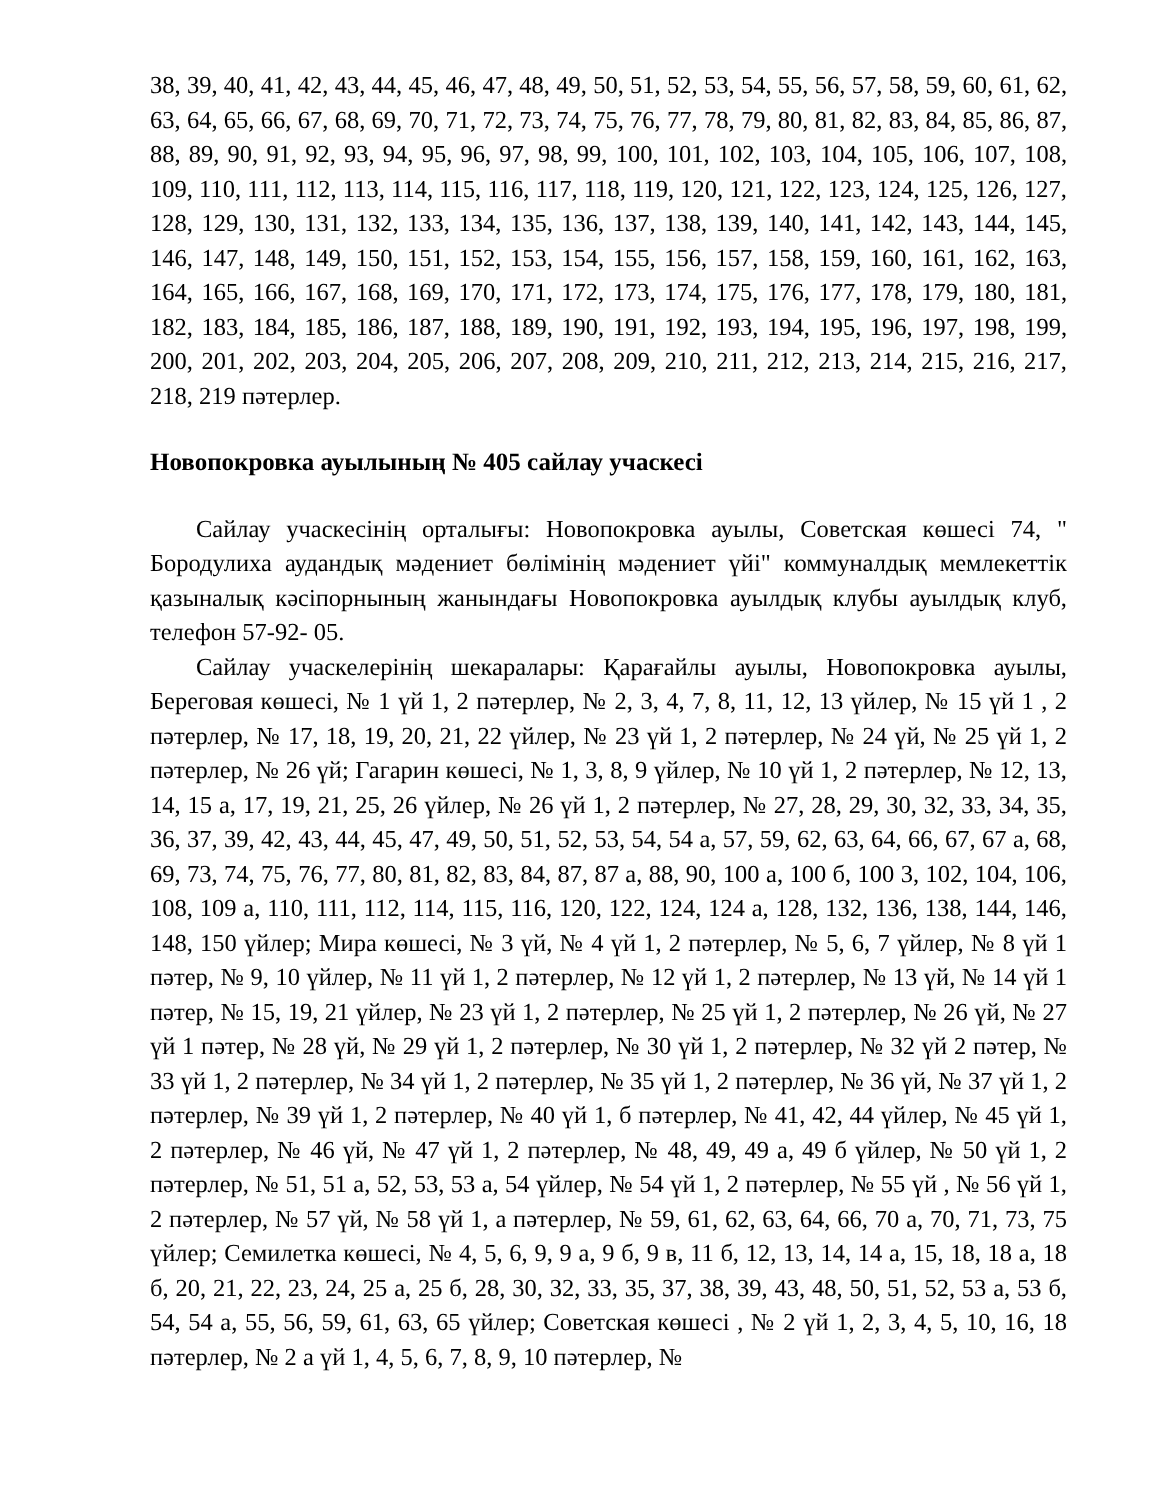38, 39, 40, 41, 42, 43, 44, 45, 46, 47, 48, 49, 50, 51, 52, 53, 54, 55, 56, 57, 58, 59, 60, 61, 62, 63, 64, 65, 66, 67, 68, 69, 70, 71, 72, 73, 74, 75, 76, 77, 78, 79, 80, 81, 82, 83, 84, 85, 86, 87, 88, 89, 90, 91, 92, 93, 94, 95, 96, 97, 98, 99, 100, 101, 102, 103, 104, 105, 106, 107, 108, 109, 110, 111, 112, 113, 114, 115, 116, 117, 118, 119, 120, 121, 122, 123, 124, 125, 126, 127, 128, 129, 130, 131, 132, 133, 134, 135, 136, 137, 138, 139, 140, 141, 142, 143, 144, 145, 146, 147, 148, 149, 150, 151, 152, 153, 154, 155, 156, 157, 158, 159, 160, 161, 162, 163, 164, 165, 166, 167, 168, 169, 170, 171, 172, 173, 174, 175, 176, 177, 178, 179, 180, 181, 182, 183, 184, 185, 186, 187, 188, 189, 190, 191, 192, 193, 194, 195, 196, 197, 198, 199, 200, 201, 202, 203, 204, 205, 206, 207, 208, 209, 210, 211, 212, 213, 214, 215, 216, 217, 218, 219 пәтерлер.
Новопокровка ауылының № 405 сайлау учаскесі
Сайлау учаскесінің орталығы: Новопокровка ауылы, Советская көшесі 74, " Бородулиха аудандық мәдениет бөлімінің мәдениет үйі" коммуналдық мемлекеттік қазыналық кәсіпорнының жанындағы Новопокровка ауылдық клубы ауылдық клуб, телефон 57-92- 05.
Сайлау учаскелерінің шекаралары: Қарағайлы ауылы, Новопокровка ауылы, Береговая көшесі, № 1 үй 1, 2 пәтерлер, № 2, 3, 4, 7, 8, 11, 12, 13 үйлер, № 15 үй 1 , 2 пәтерлер, № 17, 18, 19, 20, 21, 22 үйлер, № 23 үй 1, 2 пәтерлер, № 24 үй, № 25 үй 1, 2 пәтерлер, № 26 үй; Гагарин көшесі, № 1, 3, 8, 9 үйлер, № 10 үй 1, 2 пәтерлер, № 12, 13, 14, 15 а, 17, 19, 21, 25, 26 үйлер, № 26 үй 1, 2 пәтерлер, № 27, 28, 29, 30, 32, 33, 34, 35, 36, 37, 39, 42, 43, 44, 45, 47, 49, 50, 51, 52, 53, 54, 54 а, 57, 59, 62, 63, 64, 66, 67, 67 а, 68, 69, 73, 74, 75, 76, 77, 80, 81, 82, 83, 84, 87, 87 а, 88, 90, 100 а, 100 б, 100 3, 102, 104, 106, 108, 109 а, 110, 111, 112, 114, 115, 116, 120, 122, 124, 124 а, 128, 132, 136, 138, 144, 146, 148, 150 үйлер; Мира көшесі, № 3 үй, № 4 үй 1, 2 пәтерлер, № 5, 6, 7 үйлер, № 8 үй 1 пәтер, № 9, 10 үйлер, № 11 үй 1, 2 пәтерлер, № 12 үй 1, 2 пәтерлер, № 13 үй, № 14 үй 1 пәтер, № 15, 19, 21 үйлер, № 23 үй 1, 2 пәтерлер, № 25 үй 1, 2 пәтерлер, № 26 үй, № 27 үй 1 пәтер, № 28 үй, № 29 үй 1, 2 пәтерлер, № 30 үй 1, 2 пәтерлер, № 32 үй 2 пәтер, № 33 үй 1, 2 пәтерлер, № 34 үй 1, 2 пәтерлер, № 35 үй 1, 2 пәтерлер, № 36 үй, № 37 үй 1, 2 пәтерлер, № 39 үй 1, 2 пәтерлер, № 40 үй 1, б пәтерлер, № 41, 42, 44 үйлер, № 45 үй 1, 2 пәтерлер, № 46 үй, № 47 үй 1, 2 пәтерлер, № 48, 49, 49 а, 49 б үйлер, № 50 үй 1, 2 пәтерлер, № 51, 51 а, 52, 53, 53 а, 54 үйлер, № 54 үй 1, 2 пәтерлер, № 55 үй , № 56 үй 1, 2 пәтерлер, № 57 үй, № 58 үй 1, а пәтерлер, № 59, 61, 62, 63, 64, 66, 70 а, 70, 71, 73, 75 үйлер; Семилетка көшесі, № 4, 5, 6, 9, 9 а, 9 б, 9 в, 11 б, 12, 13, 14, 14 а, 15, 18, 18 а, 18 б, 20, 21, 22, 23, 24, 25 а, 25 б, 28, 30, 32, 33, 35, 37, 38, 39, 43, 48, 50, 51, 52, 53 а, 53 б, 54, 54 а, 55, 56, 59, 61, 63, 65 үйлер; Советская көшесі , № 2 үй 1, 2, 3, 4, 5, 10, 16, 18 пәтерлер, № 2 а үй 1, 4, 5, 6, 7, 8, 9, 10 пәтерлер, №